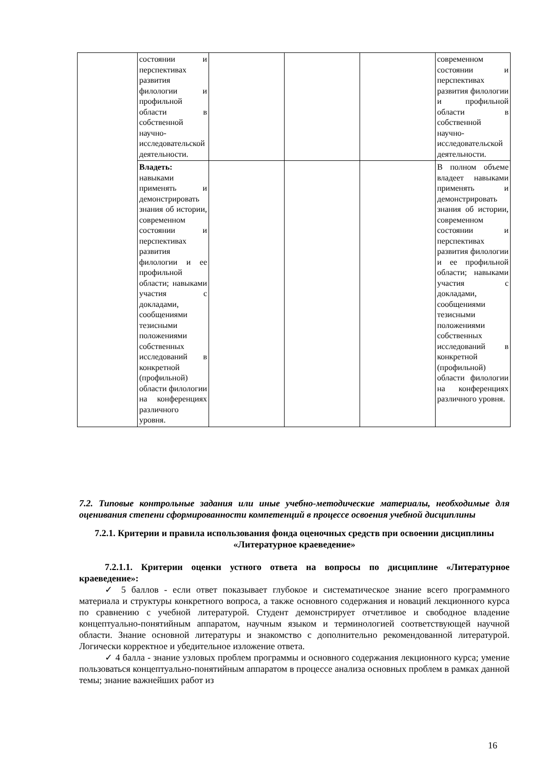| | состоянии и перспективах развития филологии и профильной области в собственной научно-исследовательской деятельности. | | | | современном состоянии и перспективах развития филологии и профильной области в собственной научно-исследовательской деятельности. |
| | Владеть: навыками применять и демонстрировать знания об истории, современном состоянии и перспективах развития филологии и ее профильной области; навыками участия с докладами, сообщениями тезисными положениями собственных исследований в конкретной (профильной) области филологии на конференциях различного уровня. | | | | В полном объеме владеет навыками применять и демонстрировать знания об истории, современном состоянии и перспективах развития филологии и ее профильной области; навыками участия с докладами, сообщениями тезисными положениями собственных исследований в конкретной (профильной) области филологии на конференциях различного уровня. |
7.2. Типовые контрольные задания или иные учебно-методические материалы, необходимые для оценивания степени сформированности компетенций в процессе освоения учебной дисциплины
7.2.1. Критерии и правила использования фонда оценочных средств при освоении дисциплины «Литературное краеведение»
7.2.1.1. Критерии оценки устного ответа на вопросы по дисциплине «Литературное краеведение»:
✓ 5 баллов - если ответ показывает глубокое и систематическое знание всего программного материала и структуры конкретного вопроса, а также основного содержания и новаций лекционного курса по сравнению с учебной литературой. Студент демонстрирует отчетливое и свободное владение концептуально-понятийным аппаратом, научным языком и терминологией соответствующей научной области. Знание основной литературы и знакомство с дополнительно рекомендованной литературой. Логически корректное и убедительное изложение ответа.
✓ 4 балла - знание узловых проблем программы и основного содержания лекционного курса; умение пользоваться концептуально-понятийным аппаратом в процессе анализа основных проблем в рамках данной темы; знание важнейших работ из
16